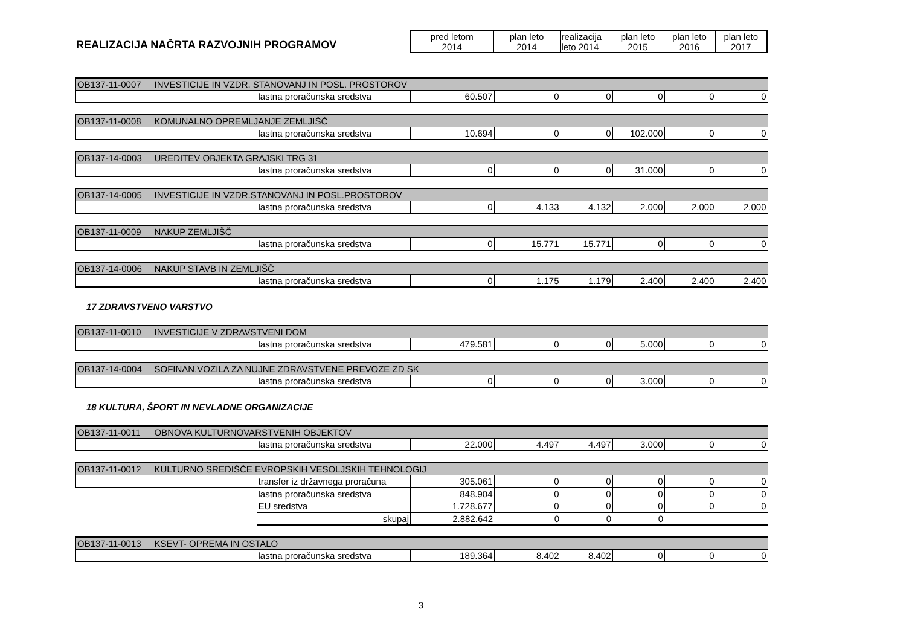| REALIZACIJA NAČRTA RAZVOJNIH PROGRAMOV | pred letom 2014 | plan leto 2014 | realizacija leto 2014 | plan leto 2015 | plan leto 2016 | plan leto 2017 |
| OB137-11-0007 | INVESTICIJE IN VZDR. STANOVANJ IN POSL. PROSTOROV | | | | | | | |
| | | lastna proračunska sredstva | 60.507 | 0 | 0 | 0 | 0 | 0 |
| OB137-11-0008 | KOMUNALNO OPREMLJANJE ZEMLJIŠČ | | | | | | | |
| | | lastna proračunska sredstva | 10.694 | 0 | 0 | 102.000 | 0 | 0 |
| OB137-14-0003 | UREDITEV OBJEKTA GRAJSKI TRG 31 | | | | | | | |
| | | lastna proračunska sredstva | 0 | 0 | 0 | 31.000 | 0 | 0 |
| OB137-14-0005 | INVESTICIJE IN VZDR.STANOVANJ IN POSL.PROSTOROV | | | | | | | |
| | | lastna proračunska sredstva | 0 | 4.133 | 4.132 | 2.000 | 2.000 | 2.000 |
| OB137-11-0009 | NAKUP ZEMLJIŠČ | | | | | | | |
| | | lastna proračunska sredstva | 0 | 15.771 | 15.771 | 0 | 0 | 0 |
| OB137-14-0006 | NAKUP STAVB IN ZEMLJIŠČ | | | | | | | |
| | | lastna proračunska sredstva | 0 | 1.175 | 1.179 | 2.400 | 2.400 | 2.400 |
| 17 ZDRAVSTVENO VARSTVO | | | | | | | | |
| OB137-11-0010 | INVESTICIJE V ZDRAVSTVENI DOM | | | | | | | |
| | | lastna proračunska sredstva | 479.581 | 0 | 0 | 5.000 | 0 | 0 |
| OB137-14-0004 | SOFINAN.VOZILA ZA NUJNE ZDRAVSTVENE PREVOZE ZD SK | | | | | | | |
| | | lastna proračunska sredstva | 0 | 0 | 0 | 3.000 | 0 | 0 |
| 18 KULTURA, ŠPORT IN NEVLADNE ORGANIZACIJE | | | | | | | | |
| OB137-11-0011 | OBNOVA KULTURNOVARSTVENIH OBJEKTOV | | | | | | | |
| | | lastna proračunska sredstva | 22.000 | 4.497 | 4.497 | 3.000 | 0 | 0 |
| OB137-11-0012 | KULTURNO SREDIŠČE EVROPSKIH VESOLJSKIH TEHNOLOGIJ | | | | | | | |
| | | transfer iz državnega proračuna | 305.061 | 0 | 0 | 0 | 0 | 0 |
| | | lastna proračunska sredstva | 848.904 | 0 | 0 | 0 | 0 | 0 |
| | | EU sredstva | 1.728.677 | 0 | 0 | 0 | 0 | 0 |
| | | skupaj | 2.882.642 | 0 | 0 | 0 | | |
| OB137-11-0013 | KSEVT- OPREMA IN OSTALO | | | | | | | |
| | | lastna proračunska sredstva | 189.364 | 8.402 | 8.402 | 0 | 0 | 0 |
3